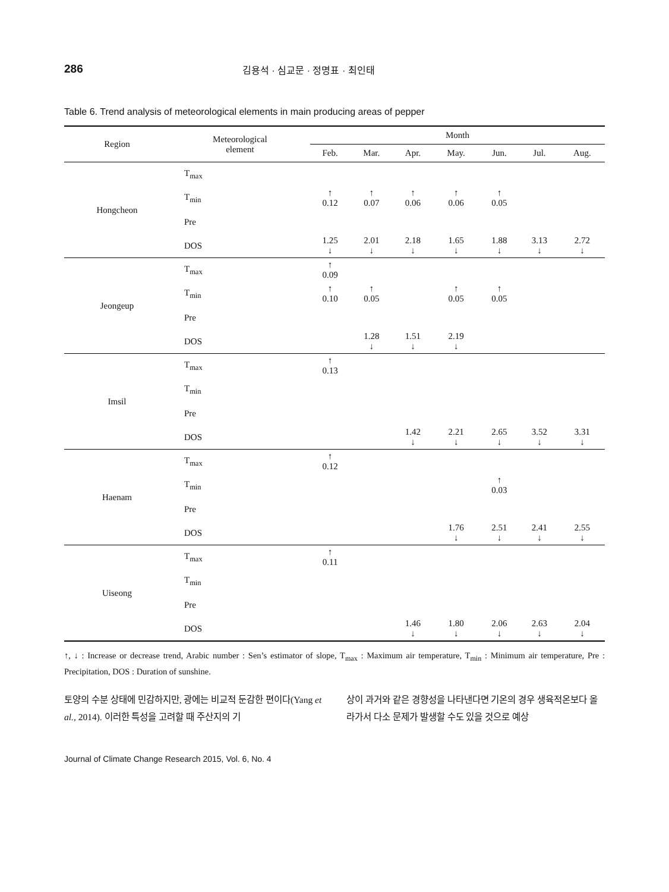286
김용석 · 심교문 · 정명표 · 최인태
Table 6. Trend analysis of meteorological elements in main producing areas of pepper
| Region | Meteorological element | Month | | | | | | |
| --- | --- | --- | --- | --- | --- | --- | --- | --- |
| | | Feb. | Mar. | Apr. | May. | Jun. | Jul. | Aug. |
| Hongcheon | T<sub>max</sub> | | | | | | | |
| | T<sub>min</sub> | ↑ 0.12 | ↑ 0.07 | ↑ 0.06 | ↑ 0.06 | ↑ 0.05 | | |
| | Pre | | | | | | | |
| | DOS | 1.25 ↓ | 2.01 ↓ | 2.18 ↓ | 1.65 ↓ | 1.88 ↓ | 3.13 ↓ | 2.72 ↓ |
| Jeongeup | T<sub>max</sub> | ↑ 0.09 | | | | | | |
| | T<sub>min</sub> | ↑ 0.10 | ↑ 0.05 | | ↑ 0.05 | ↑ 0.05 | | |
| | Pre | | | | | | | |
| | DOS | | 1.28 ↓ | 1.51 ↓ | 2.19 ↓ | | | |
| Imsil | T<sub>max</sub> | ↑ 0.13 | | | | | | |
| | T<sub>min</sub> | | | | | | | |
| | Pre | | | | | | | |
| | DOS | | | 1.42 ↓ | 2.21 ↓ | 2.65 ↓ | 3.52 ↓ | 3.31 ↓ |
| Haenam | T<sub>max</sub> | ↑ 0.12 | | | | | | |
| | T<sub>min</sub> | | | | | ↑ 0.03 | | |
| | Pre | | | | | | | |
| | DOS | | | | 1.76 ↓ | 2.51 ↓ | 2.41 ↓ | 2.55 ↓ |
| Uiseong | T<sub>max</sub> | ↑ 0.11 | | | | | | |
| | T<sub>min</sub> | | | | | | | |
| | Pre | | | | | | | |
| | DOS | | | 1.46 ↓ | 1.80 ↓ | 2.06 ↓ | 2.63 ↓ | 2.04 ↓ |
↑, ↓ : Increase or decrease trend, Arabic number : Sen’s estimator of slope, T<sub>max</sub> : Maximum air temperature, T<sub>min</sub> : Minimum air temperature, Pre : Precipitation, DOS : Duration of sunshine.
토양의 수분 상태에 민감하지만, 광에는 비교적 둔감한 편이다(Yang et al., 2014). 이러한 특성을 고려할 때 주산지의 기
상이 과거와 같은 경향성을 나타낸다면 기온의 경우 생육적온보다 올라가서 다소 문제가 발생할 수도 있을 것으로 예상
Journal of Climate Change Research 2015, Vol. 6, No. 4